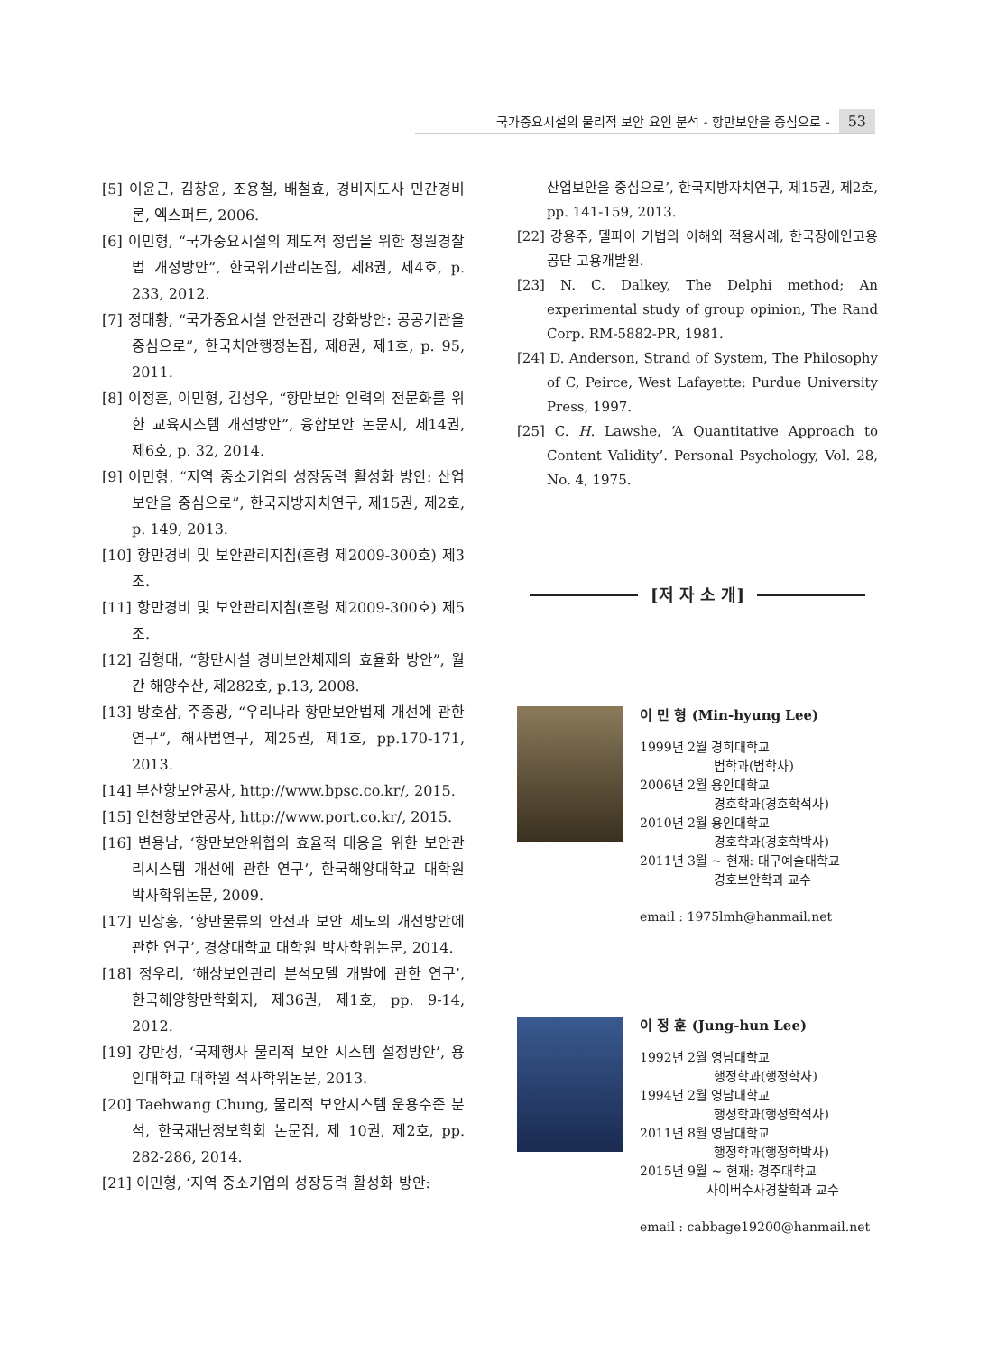국가중요시설의 물리적 보안 요인 분석 - 항만보안을 중심으로 - 53
[5] 이윤근, 김창윤, 조용철, 배철효, 경비지도사 민간경비론, 엑스퍼트, 2006.
[6] 이민형, “국가중요시설의 제도적 정립을 위한 청원경찰법 개정방안”, 한국위기관리논집, 제8권, 제4호, p. 233, 2012.
[7] 정태황, “국가중요시설 안전관리 강화방안: 공공기관을 중심으로”, 한국치안행정논집, 제8권, 제1호, p. 95, 2011.
[8] 이정훈, 이민형, 김성우, “항만보안 인력의 전문화를 위한 교육시스템 개선방안”, 융합보안 논문지, 제14권, 제6호, p. 32, 2014.
[9] 이민형, “지역 중소기업의 성장동력 활성화 방안: 산업보안을 중심으로”, 한국지방자치연구, 제15권, 제2호, p. 149, 2013.
[10] 항만경비 및 보안관리지침(훈령 제2009-300호) 제3조.
[11] 항만경비 및 보안관리지침(훈령 제2009-300호) 제5조.
[12] 김형태, “항만시설 경비보안체제의 효율화 방안”, 월간 해양수산, 제282호, p.13, 2008.
[13] 방호삼, 주종광, “우리나라 항만보안법제 개선에 관한 연구”, 해사법연구, 제25권, 제1호, pp.170-171, 2013.
[14] 부산항보안공사, http://www.bpsc.co.kr/, 2015.
[15] 인천항보안공사, http://www.port.co.kr/, 2015.
[16] 변용남, ‘항만보안위협의 효율적 대응을 위한 보안관리시스템 개선에 관한 연구’, 한국해양대학교 대학원 박사학위논문, 2009.
[17] 민상홍, ‘항만물류의 안전과 보안 제도의 개선방안에 관한 연구’, 경상대학교 대학원 박사학위논문, 2014.
[18] 정우리, ‘해상보안관리 분석모델 개발에 관한 연구’, 한국해양항만학회지, 제36권, 제1호, pp. 9-14, 2012.
[19] 강만성, ‘국제행사 물리적 보안 시스템 설정방안’, 용인대학교 대학원 석사학위논문, 2013.
[20] Taehwang Chung, 물리적 보안시스템 운용수준 분석, 한국재난정보학회 논문집, 제 10권, 제2호, pp. 282-286, 2014.
[21] 이민형, ‘지역 중소기업의 성장동력 활성화 방안:
산업보안을 중심으로’, 한국지방자치연구, 제15권, 제2호, pp. 141-159, 2013.
[22] 강용주, 델파이 기법의 이해와 적용사례, 한국장애인고용공단 고용개발원.
[23] N. C. Dalkey, The Delphi method; An experimental study of group opinion, The Rand Corp. RM-5882-PR, 1981.
[24] D. Anderson, Strand of System, The Philosophy of C, Peirce, West Lafayette: Purdue University Press, 1997.
[25] C. H. Lawshe, ‘A Quantitative Approach to Content Validity’. Personal Psychology, Vol. 28, No. 4, 1975.
[저 자 소 개]
이 민 형 (Min-hyung Lee)
1999년 2월 경희대학교
법학과(법학사)
2006년 2월 용인대학교
경호학과(경호학석사)
2010년 2월 용인대학교
경호학과(경호학박사)
2011년 3월 ~ 현재: 대구예술대학교
경호보안학과 교수
email : 1975lmh@hanmail.net
이 정 훈 (Jung-hun Lee)
1992년 2월 영남대학교
행정학과(행정학사)
1994년 2월 영남대학교
행정학과(행정학석사)
2011년 8월 영남대학교
행정학과(행정학박사)
2015년 9월 ~ 현재: 경주대학교
사이버수사경찰학과 교수
email : cabbage19200@hanmail.net